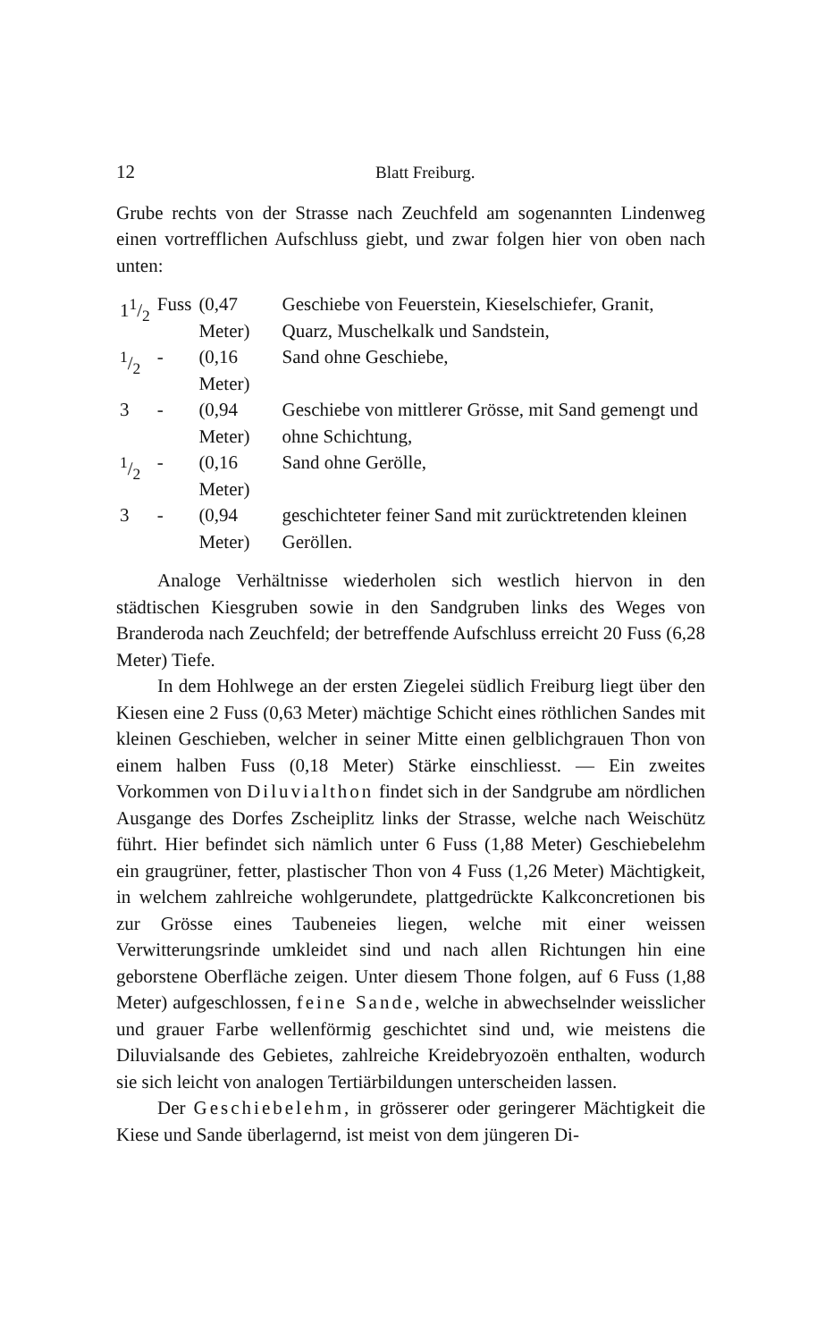12 Blatt Freiburg.
Grube rechts von der Strasse nach Zeuchfeld am sogenannten Lindenweg einen vortrefflichen Aufschluss giebt, und zwar folgen hier von oben nach unten:
| 11/2 | Fuss | (0,47 Meter) | Geschiebe von Feuerstein, Kieselschiefer, Granit, Quarz, Muschelkalk und Sandstein, |
| 1/2 | - | (0,16 Meter) | Sand ohne Geschiebe, |
| 3 | - | (0,94 Meter) | Geschiebe von mittlerer Grösse, mit Sand gemengt und ohne Schichtung, |
| 1/2 | - | (0,16 Meter) | Sand ohne Gerölle, |
| 3 | - | (0,94 Meter) | geschichteter feiner Sand mit zurücktretenden kleinen Geröllen. |
Analoge Verhältnisse wiederholen sich westlich hiervon in den städtischen Kiesgruben sowie in den Sandgruben links des Weges von Branderoda nach Zeuchfeld; der betreffende Aufschluss erreicht 20 Fuss (6,28 Meter) Tiefe.
In dem Hohlwege an der ersten Ziegelei südlich Freiburg liegt über den Kiesen eine 2 Fuss (0,63 Meter) mächtige Schicht eines röthlichen Sandes mit kleinen Geschieben, welcher in seiner Mitte einen gelblichgrauen Thon von einem halben Fuss (0,18 Meter) Stärke einschliesst. — Ein zweites Vorkommen von Diluvialthon findet sich in der Sandgrube am nördlichen Ausgange des Dorfes Zscheiplitz links der Strasse, welche nach Weischütz führt. Hier befindet sich nämlich unter 6 Fuss (1,88 Meter) Geschiebelehm ein graugrüner, fetter, plastischer Thon von 4 Fuss (1,26 Meter) Mächtigkeit, in welchem zahlreiche wohlgerundete, plattgedrückte Kalkconcretionen bis zur Grösse eines Taubeneies liegen, welche mit einer weissen Verwitterungsrinde umkleidet sind und nach allen Richtungen hin eine geborstene Oberfläche zeigen. Unter diesem Thone folgen, auf 6 Fuss (1,88 Meter) aufgeschlossen, feine Sande, welche in abwechselnder weisslicher und grauer Farbe wellenförmig geschichtet sind und, wie meistens die Diluvialsande des Gebietes, zahlreiche Kreidebryozoën enthalten, wodurch sie sich leicht von analogen Tertiärbildungen unterscheiden lassen.
Der Geschiebelehm, in grösserer oder geringerer Mächtigkeit die Kiese und Sande überlagernd, ist meist von dem jüngeren Di-